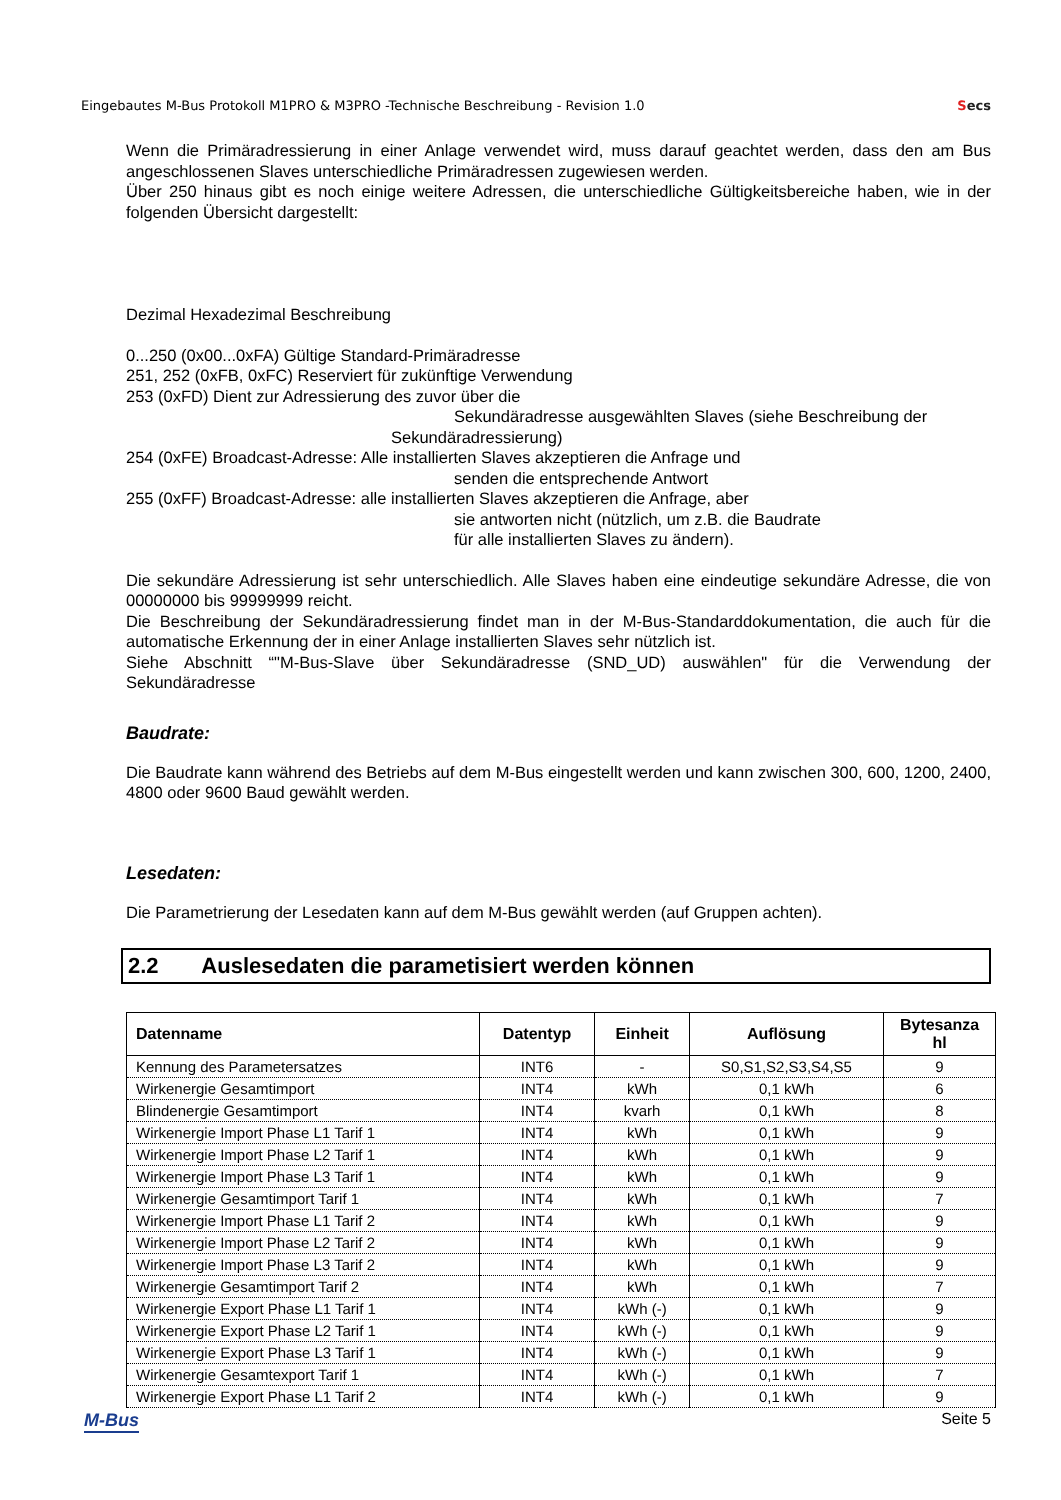Eingebautes M-Bus Protokoll M1PRO & M3PRO -Technische Beschreibung - Revision 1.0 Secs
Wenn die Primäradressierung in einer Anlage verwendet wird, muss darauf geachtet werden, dass den am Bus angeschlossenen Slaves unterschiedliche Primäradressen zugewiesen werden.
Über 250 hinaus gibt es noch einige weitere Adressen, die unterschiedliche Gültigkeitsbereiche haben, wie in der folgenden Übersicht dargestellt:
Dezimal Hexadezimal Beschreibung
0...250 (0x00...0xFA) Gültige Standard-Primäradresse
251, 252 (0xFB, 0xFC) Reserviert für zukünftige Verwendung
253 (0xFD) Dient zur Adressierung des zuvor über die
Sekundäradresse ausgewählten Slaves (siehe Beschreibung der
Sekundäradressierung)
254 (0xFE) Broadcast-Adresse: Alle installierten Slaves akzeptieren die Anfrage und
senden die entsprechende Antwort
255 (0xFF) Broadcast-Adresse: alle installierten Slaves akzeptieren die Anfrage, aber
sie antworten nicht (nützlich, um z.B. die Baudrate
für alle installierten Slaves zu ändern).
Die sekundäre Adressierung ist sehr unterschiedlich. Alle Slaves haben eine eindeutige sekundäre Adresse, die von 00000000 bis 99999999 reicht.
Die Beschreibung der Sekundäradressierung findet man in der M-Bus-Standarddokumentation, die auch für die automatische Erkennung der in einer Anlage installierten Slaves sehr nützlich ist.
Siehe Abschnitt “"M-Bus-Slave über Sekundäradresse (SND_UD) auswählen" für die Verwendung der Sekundäradresse
Baudrate:
Die Baudrate kann während des Betriebs auf dem M-Bus eingestellt werden und kann zwischen 300, 600, 1200, 2400, 4800 oder 9600 Baud gewählt werden.
Lesedaten:
Die Parametrierung der Lesedaten kann auf dem M-Bus gewählt werden (auf Gruppen achten).
2.2 Auslesedaten die parametisiert werden können
| Datenname | Datentyp | Einheit | Auflösung | Bytesanza hl |
| --- | --- | --- | --- | --- |
| Kennung des Parametersatzes | INT6 | - | S0,S1,S2,S3,S4,S5 | 9 |
| Wirkenergie Gesamtimport | INT4 | kWh | 0,1 kWh | 6 |
| Blindenergie Gesamtimport | INT4 | kvarh | 0,1 kWh | 8 |
| Wirkenergie Import Phase L1 Tarif 1 | INT4 | kWh | 0,1 kWh | 9 |
| Wirkenergie Import Phase L2 Tarif 1 | INT4 | kWh | 0,1 kWh | 9 |
| Wirkenergie Import Phase L3 Tarif 1 | INT4 | kWh | 0,1 kWh | 9 |
| Wirkenergie Gesamtimport Tarif 1 | INT4 | kWh | 0,1 kWh | 7 |
| Wirkenergie Import Phase L1 Tarif 2 | INT4 | kWh | 0,1 kWh | 9 |
| Wirkenergie Import Phase L2 Tarif 2 | INT4 | kWh | 0,1 kWh | 9 |
| Wirkenergie Import Phase L3 Tarif 2 | INT4 | kWh | 0,1 kWh | 9 |
| Wirkenergie Gesamtimport Tarif 2 | INT4 | kWh | 0,1 kWh | 7 |
| Wirkenergie Export Phase L1 Tarif 1 | INT4 | kWh (-) | 0,1 kWh | 9 |
| Wirkenergie Export Phase L2 Tarif 1 | INT4 | kWh (-) | 0,1 kWh | 9 |
| Wirkenergie Export Phase L3 Tarif 1 | INT4 | kWh (-) | 0,1 kWh | 9 |
| Wirkenergie Gesamtexport Tarif 1 | INT4 | kWh (-) | 0,1 kWh | 7 |
| Wirkenergie Export Phase L1 Tarif 2 | INT4 | kWh (-) | 0,1 kWh | 9 |
M-Bus Seite 5